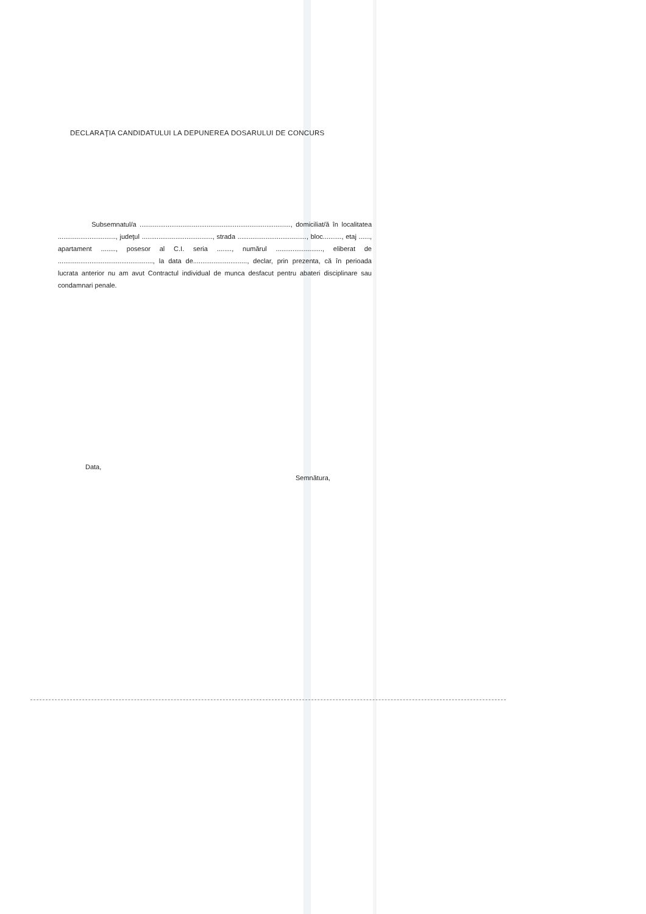DECLARAŢIA CANDIDATULUI LA DEPUNEREA DOSARULUI DE CONCURS
Subsemnatul/a ................................................................................., domiciliat/ă în localitatea ..............................., judeţul ......................................, strada ....................................., bloc.........., etaj ......, apartament ........, posesor al C.I. seria ........, numărul ........................., eliberat de ..................................................., la data de............................., declar, prin prezenta, că în perioada lucrata anterior nu am avut Contractul individual de munca desfacut pentru abateri disciplinare sau condamnari penale.
Data,
Semnătura,